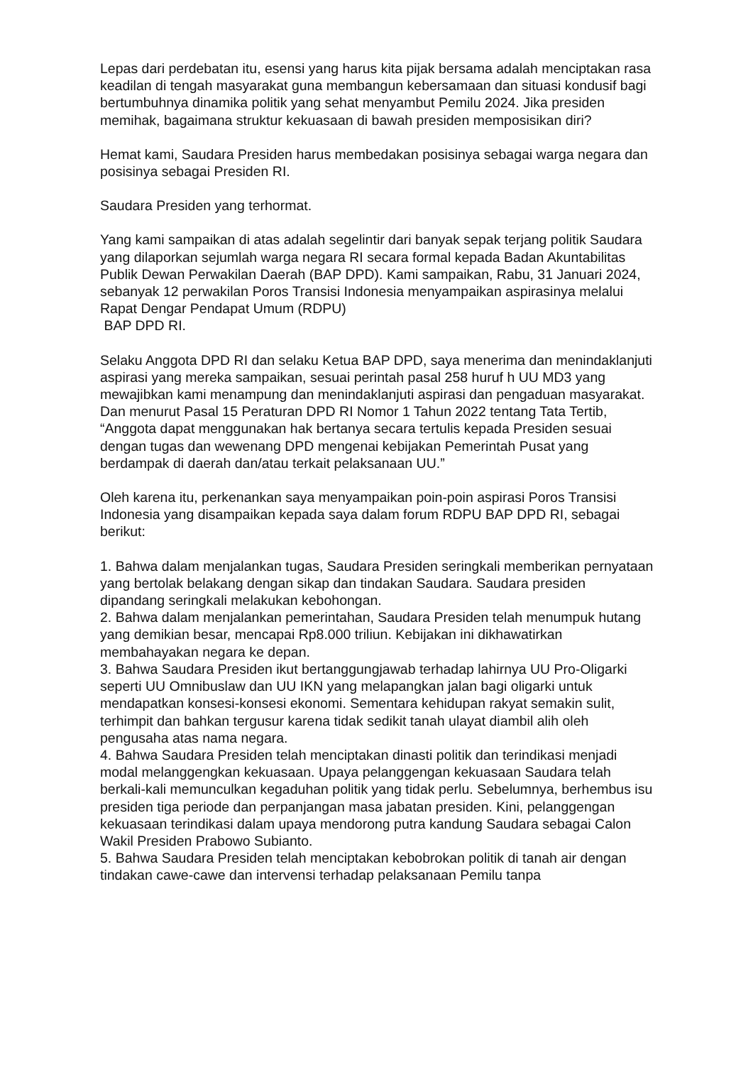Lepas dari perdebatan itu, esensi yang harus kita pijak bersama adalah menciptakan rasa keadilan di tengah masyarakat guna membangun kebersamaan dan situasi kondusif bagi bertumbuhnya dinamika politik yang sehat menyambut Pemilu 2024. Jika presiden memihak, bagaimana struktur kekuasaan di bawah presiden memposisikan diri?
Hemat kami, Saudara Presiden harus membedakan posisinya sebagai warga negara dan posisinya sebagai Presiden RI.
Saudara Presiden yang terhormat.
Yang kami sampaikan di atas adalah segelintir dari banyak sepak terjang politik Saudara yang dilaporkan sejumlah warga negara RI secara formal kepada Badan Akuntabilitas Publik Dewan Perwakilan Daerah (BAP DPD). Kami sampaikan, Rabu, 31 Januari 2024, sebanyak 12 perwakilan Poros Transisi Indonesia menyampaikan aspirasinya melalui Rapat Dengar Pendapat Umum (RDPU)
BAP DPD RI.
Selaku Anggota DPD RI dan selaku Ketua BAP DPD, saya menerima dan menindaklanjuti aspirasi yang mereka sampaikan, sesuai perintah pasal 258 huruf h UU MD3 yang mewajibkan kami menampung dan menindaklanjuti aspirasi dan pengaduan masyarakat. Dan menurut Pasal 15 Peraturan DPD RI Nomor 1 Tahun 2022 tentang Tata Tertib, “Anggota dapat menggunakan hak bertanya secara tertulis kepada Presiden sesuai dengan tugas dan wewenang DPD mengenai kebijakan Pemerintah Pusat yang berdampak di daerah dan/atau terkait pelaksanaan UU.”
Oleh karena itu, perkenankan saya menyampaikan poin-poin aspirasi Poros Transisi Indonesia yang disampaikan kepada saya dalam forum RDPU BAP DPD RI, sebagai berikut:
1. Bahwa dalam menjalankan tugas, Saudara Presiden seringkali memberikan pernyataan yang bertolak belakang dengan sikap dan tindakan Saudara. Saudara presiden dipandang seringkali melakukan kebohongan.
2. Bahwa dalam menjalankan pemerintahan, Saudara Presiden telah menumpuk hutang yang demikian besar, mencapai Rp8.000 triliun. Kebijakan ini dikhawatirkan membahayakan negara ke depan.
3. Bahwa Saudara Presiden ikut bertanggungjawab terhadap lahirnya UU Pro-Oligarki seperti UU Omnibuslaw dan UU IKN yang melapangkan jalan bagi oligarki untuk mendapatkan konsesi-konsesi ekonomi. Sementara kehidupan rakyat semakin sulit, terhimpit dan bahkan tergusur karena tidak sedikit tanah ulayat diambil alih oleh pengusaha atas nama negara.
4. Bahwa Saudara Presiden telah menciptakan dinasti politik dan terindikasi menjadi modal melanggengkan kekuasaan. Upaya pelanggengan kekuasaan Saudara telah berkali-kali memunculkan kegaduhan politik yang tidak perlu. Sebelumnya, berhembus isu presiden tiga periode dan perpanjangan masa jabatan presiden. Kini, pelanggengan kekuasaan terindikasi dalam upaya mendorong putra kandung Saudara sebagai Calon Wakil Presiden Prabowo Subianto.
5. Bahwa Saudara Presiden telah menciptakan kebobrokan politik di tanah air dengan tindakan cawe-cawe dan intervensi terhadap pelaksanaan Pemilu tanpa